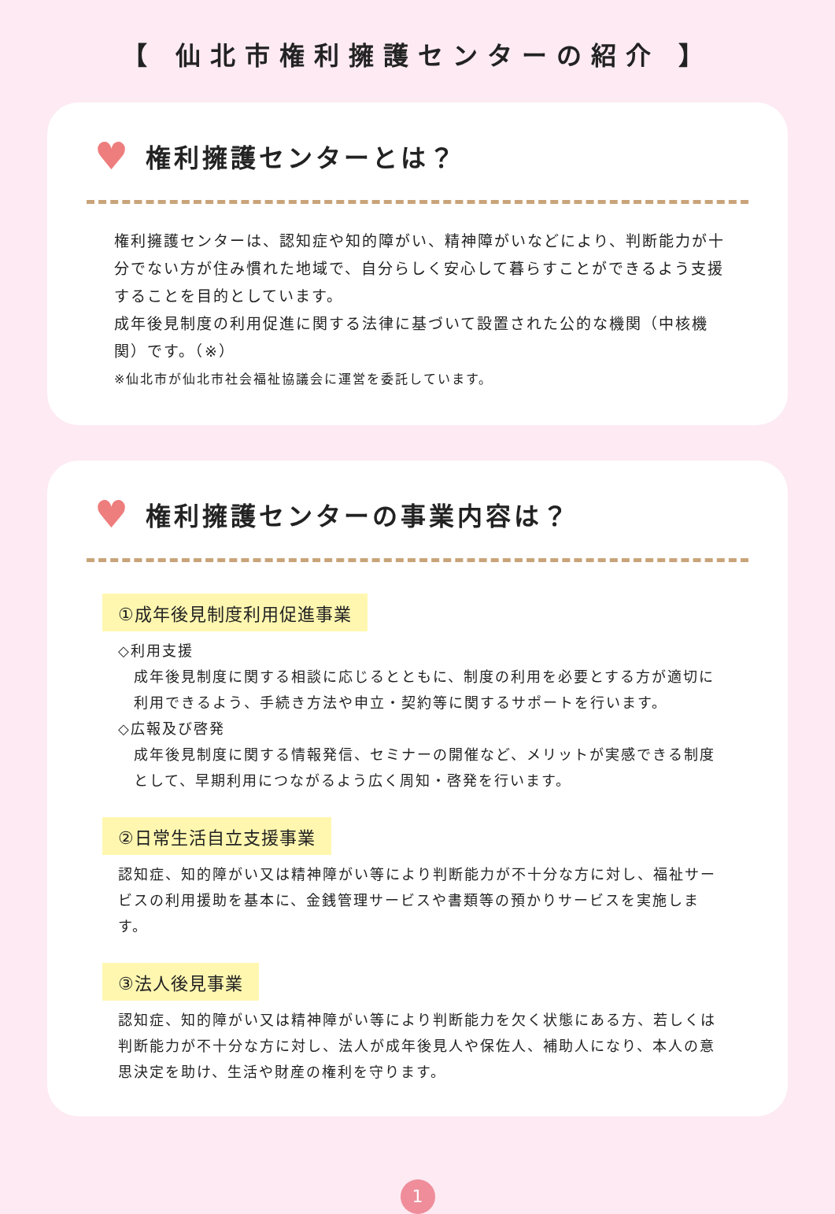【 仙北市権利擁護センターの紹介 】
♥ 権利擁護センターとは？
権利擁護センターは、認知症や知的障がい、精神障がいなどにより、判断能力が十分でない方が住み慣れた地域で、自分らしく安心して暮らすことができるよう支援することを目的としています。
成年後見制度の利用促進に関する法律に基づいて設置された公的な機関（中核機関）です。（※）
※仙北市が仙北市社会福祉協議会に運営を委託しています。
♥ 権利擁護センターの事業内容は？
①成年後見制度利用促進事業
◇利用支援
成年後見制度に関する相談に応じるとともに、制度の利用を必要とする方が適切に利用できるよう、手続き方法や申立・契約等に関するサポートを行います。
◇広報及び啓発
成年後見制度に関する情報発信、セミナーの開催など、メリットが実感できる制度として、早期利用につながるよう広く周知・啓発を行います。
②日常生活自立支援事業
認知症、知的障がい又は精神障がい等により判断能力が不十分な方に対し、福祉サービスの利用援助を基本に、金銭管理サービスや書類等の預かりサービスを実施します。
③法人後見事業
認知症、知的障がい又は精神障がい等により判断能力を欠く状態にある方、若しくは判断能力が不十分な方に対し、法人が成年後見人や保佐人、補助人になり、本人の意思決定を助け、生活や財産の権利を守ります。
1